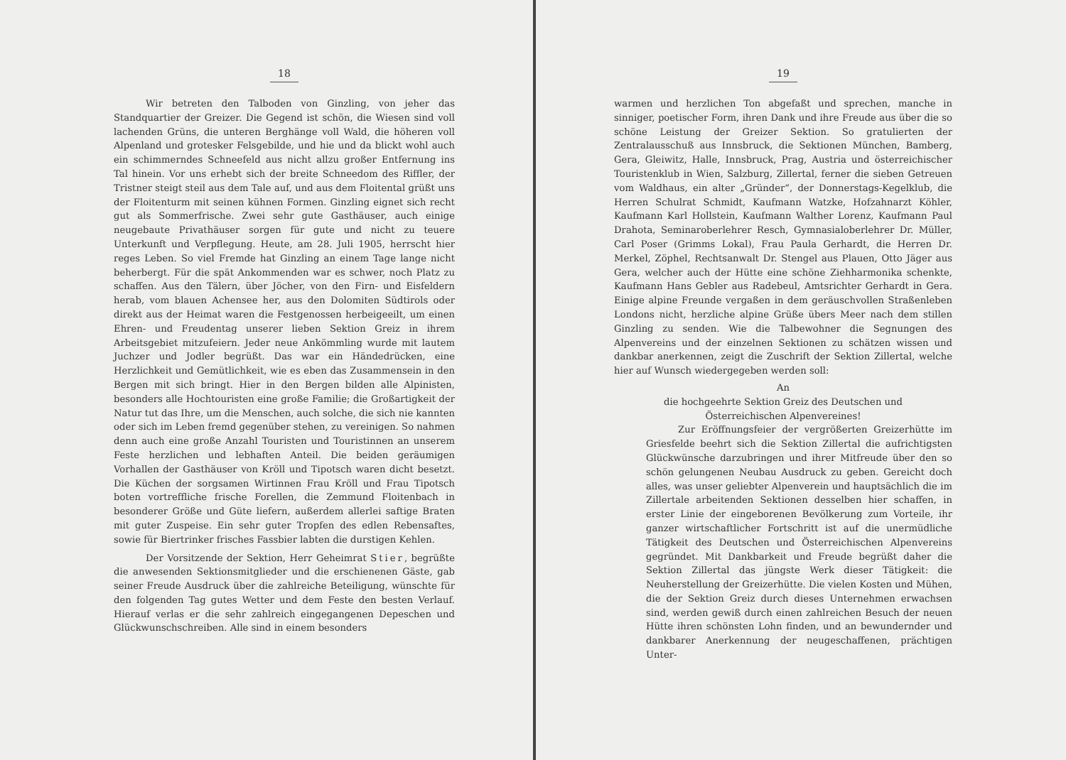18
Wir betreten den Talboden von Ginzling, von jeher das Standquartier der Greizer. Die Gegend ist schön, die Wiesen sind voll lachenden Grüns, die unteren Berghänge voll Wald, die höheren voll Alpenland und grotesker Felsgebilde, und hie und da blickt wohl auch ein schimmerndes Schneefeld aus nicht allzu großer Entfernung ins Tal hinein. Vor uns erhebt sich der breite Schneedom des Riffler, der Tristner steigt steil aus dem Tale auf, und aus dem Floitental grüßt uns der Floitenturm mit seinen kühnen Formen. Ginzling eignet sich recht gut als Sommerfrische. Zwei sehr gute Gasthäuser, auch einige neugebaute Privathäuser sorgen für gute und nicht zu teuere Unterkunft und Verpflegung. Heute, am 28. Juli 1905, herrscht hier reges Leben. So viel Fremde hat Ginzling an einem Tage lange nicht beherbergt. Für die spät Ankommenden war es schwer, noch Platz zu schaffen. Aus den Tälern, über Jöcher, von den Firn- und Eisfeldern herab, vom blauen Achensee her, aus den Dolomiten Südtirols oder direkt aus der Heimat waren die Festgenossen herbeigeeilt, um einen Ehren- und Freudentag unserer lieben Sektion Greiz in ihrem Arbeitsgebiet mitzufeiern. Jeder neue Ankömmling wurde mit lautem Juchzer und Jodler begrüßt. Das war ein Händedrücken, eine Herzlichkeit und Gemütlichkeit, wie es eben das Zusammensein in den Bergen mit sich bringt. Hier in den Bergen bilden alle Alpinisten, besonders alle Hochtouristen eine große Familie; die Großartigkeit der Natur tut das Ihre, um die Menschen, auch solche, die sich nie kannten oder sich im Leben fremd gegenüber stehen, zu vereinigen. So nahmen denn auch eine große Anzahl Touristen und Touristinnen an unserem Feste herzlichen und lebhaften Anteil. Die beiden geräumigen Vorhallen der Gasthäuser von Kröll und Tipotsch waren dicht besetzt. Die Küchen der sorgsamen Wirtinnen Frau Kröll und Frau Tipotsch boten vortreffliche frische Forellen, die Zemmund Floitenbach in besonderer Größe und Güte liefern, außerdem allerlei saftige Braten mit guter Zuspeise. Ein sehr guter Tropfen des edlen Rebensaftes, sowie für Biertrinker frisches Fassbier labten die durstigen Kehlen.
Der Vorsitzende der Sektion, Herr Geheimrat Stier, begrüßte die anwesenden Sektionsmitglieder und die erschienenen Gäste, gab seiner Freude Ausdruck über die zahlreiche Beteiligung, wünschte für den folgenden Tag gutes Wetter und dem Feste den besten Verlauf. Hierauf verlas er die sehr zahlreich eingegangenen Depeschen und Glückwunschschreiben. Alle sind in einem besonders
19
warmen und herzlichen Ton abgefaßt und sprechen, manche in sinniger, poetischer Form, ihren Dank und ihre Freude aus über die so schöne Leistung der Greizer Sektion. So gratulierten der Zentralausschuß aus Innsbruck, die Sektionen München, Bamberg, Gera, Gleiwitz, Halle, Innsbruck, Prag, Austria und österreichischer Touristenklub in Wien, Salzburg, Zillertal, ferner die sieben Getreuen vom Waldhaus, ein alter „Gründer“, der Donnerstags-Kegelklub, die Herren Schulrat Schmidt, Kaufmann Watzke, Hofzahnarzt Köhler, Kaufmann Karl Hollstein, Kaufmann Walther Lorenz, Kaufmann Paul Drahota, Seminaroberlehrer Resch, Gymnasialoberlehrer Dr. Müller, Carl Poser (Grimms Lokal), Frau Paula Gerhardt, die Herren Dr. Merkel, Zöphel, Rechtsanwalt Dr. Stengel aus Plauen, Otto Jäger aus Gera, welcher auch der Hütte eine schöne Ziehharmonika schenkte, Kaufmann Hans Gebler aus Radebeul, Amtsrichter Gerhardt in Gera. Einige alpine Freunde vergaßen in dem geräuschvollen Straßenleben Londons nicht, herzliche alpine Grüße übers Meer nach dem stillen Ginzling zu senden. Wie die Talbewohner die Segnungen des Alpenvereins und der einzelnen Sektionen zu schätzen wissen und dankbar anerkennen, zeigt die Zuschrift der Sektion Zillertal, welche hier auf Wunsch wiedergegeben werden soll:
An
die hochgeehrte Sektion Greiz des Deutschen und
Österreichischen Alpenvereines!
Zur Eröffnungsfeier der vergrößerten Greizerhütte im Griesfelde beehrt sich die Sektion Zillertal die aufrichtigsten Glückwünsche darzubringen und ihrer Mitfreude über den so schön gelungenen Neubau Ausdruck zu geben. Gereicht doch alles, was unser geliebter Alpenverein und hauptsächlich die im Zillertale arbeitenden Sektionen desselben hier schaffen, in erster Linie der eingeborenen Bevölkerung zum Vorteile, ihr ganzer wirtschaftlicher Fortschritt ist auf die unermüdliche Tätigkeit des Deutschen und Österreichischen Alpenvereins gegründet. Mit Dankbarkeit und Freude begrüßt daher die Sektion Zillertal das jüngste Werk dieser Tätigkeit: die Neuherstellung der Greizerhütte. Die vielen Kosten und Mühen, die der Sektion Greiz durch dieses Unternehmen erwachsen sind, werden gewiß durch einen zahlreichen Besuch der neuen Hütte ihren schönsten Lohn finden, und an bewundernder und dankbarer Anerkennung der neugeschaffenen, prächtigen Unter-